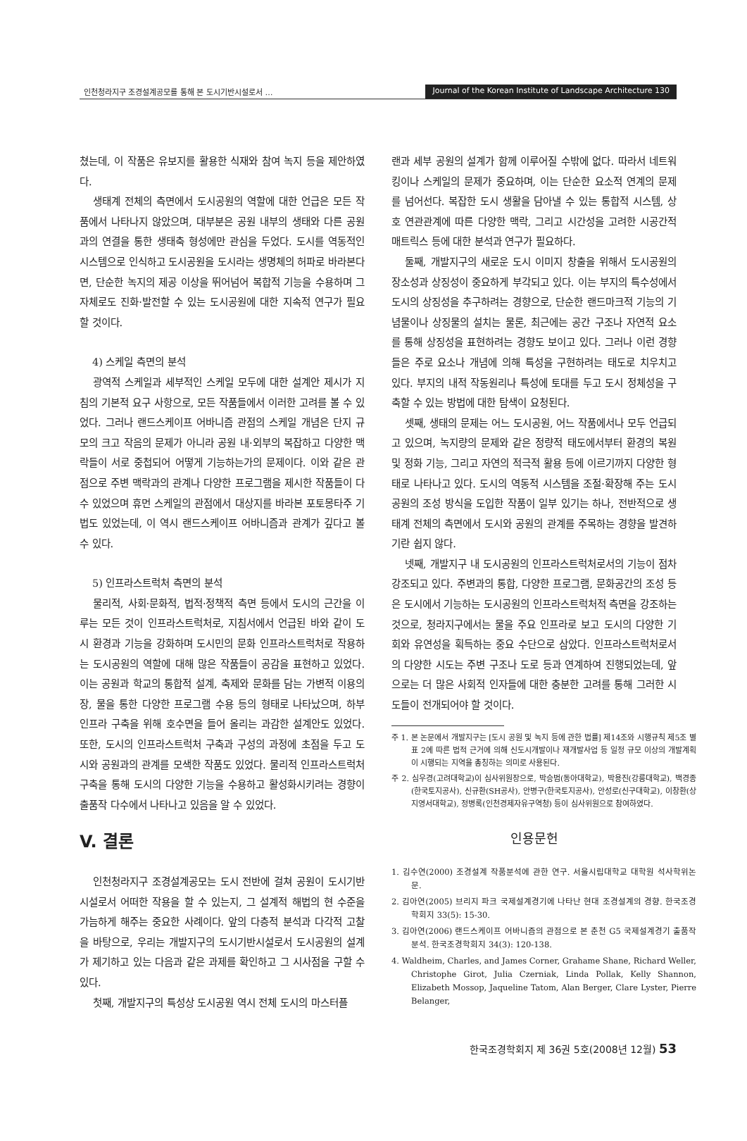인천청라지구 조경설계공모를 통해 본 도시기반시설로서 … Journal of the Korean Institute of Landscape Architecture 130
쳤는데, 이 작품은 유보지를 활용한 식재와 참여 녹지 등을 제안하였다.
생태계 전체의 측면에서 도시공원의 역할에 대한 언급은 모든 작품에서 나타나지 않았으며, 대부분은 공원 내부의 생태와 다른 공원과의 연결을 통한 생태축 형성에만 관심을 두었다. 도시를 역동적인 시스템으로 인식하고 도시공원을 도시라는 생명체의 허파로 바라본다면, 단순한 녹지의 제공 이상을 뛰어넘어 복합적 기능을 수용하며 그 자체로도 진화·발전할 수 있는 도시공원에 대한 지속적 연구가 필요할 것이다.
4) 스케일 측면의 분석
광역적 스케일과 세부적인 스케일 모두에 대한 설계안 제시가 지침의 기본적 요구 사항으로, 모든 작품들에서 이러한 고려를 볼 수 있었다. 그러나 랜드스케이프 어바니즘 관점의 스케일 개념은 단지 규모의 크고 작음의 문제가 아니라 공원 내·외부의 복잡하고 다양한 맥락들이 서로 중첩되어 어떻게 기능하는가의 문제이다. 이와 같은 관점으로 주변 맥락과의 관계나 다양한 프로그램을 제시한 작품들이 다수 있었으며 휴먼 스케일의 관점에서 대상지를 바라본 포토몽타주 기법도 있었는데, 이 역시 랜드스케이프 어바니즘과 관계가 깊다고 볼 수 있다.
5) 인프라스트럭처 측면의 분석
물리적, 사회·문화적, 법적·정책적 측면 등에서 도시의 근간을 이루는 모든 것이 인프라스트럭처로, 지침서에서 언급된 바와 같이 도시 환경과 기능을 강화하며 도시민의 문화 인프라스트럭처로 작용하는 도시공원의 역할에 대해 많은 작품들이 공감을 표현하고 있었다. 이는 공원과 학교의 통합적 설계, 축제와 문화를 담는 가변적 이용의 장, 물을 통한 다양한 프로그램 수용 등의 형태로 나타났으며, 하부 인프라 구축을 위해 호수면을 들어 올리는 과감한 설계안도 있었다. 또한, 도시의 인프라스트럭처 구축과 구성의 과정에 초점을 두고 도시와 공원과의 관계를 모색한 작품도 있었다. 물리적 인프라스트럭처 구축을 통해 도시의 다양한 기능을 수용하고 활성화시키려는 경향이 출품작 다수에서 나타나고 있음을 알 수 있었다.
V. 결론
인천청라지구 조경설계공모는 도시 전반에 걸쳐 공원이 도시기반시설로서 어떠한 작용을 할 수 있는지, 그 설계적 해법의 현 수준을 가늠하게 해주는 중요한 사례이다. 앞의 다층적 분석과 다각적 고찰을 바탕으로, 우리는 개발지구의 도시기반시설로서 도시공원의 설계가 제기하고 있는 다음과 같은 과제를 확인하고 그 시사점을 구할 수 있다.
첫째, 개발지구의 특성상 도시공원 역시 전체 도시의 마스터플
랜과 세부 공원의 설계가 함께 이루어질 수밖에 없다. 따라서 네트워킹이나 스케일의 문제가 중요하며, 이는 단순한 요소적 연계의 문제를 넘어선다. 복잡한 도시 생활을 담아낼 수 있는 통합적 시스템, 상호 연관관계에 따른 다양한 맥락, 그리고 시간성을 고려한 시공간적 매트릭스 등에 대한 분석과 연구가 필요하다.
둘째, 개발지구의 새로운 도시 이미지 창출을 위해서 도시공원의 장소성과 상징성이 중요하게 부각되고 있다. 이는 부지의 특수성에서 도시의 상징성을 추구하려는 경향으로, 단순한 랜드마크적 기능의 기념물이나 상징물의 설치는 물론, 최근에는 공간 구조나 자연적 요소를 통해 상징성을 표현하려는 경향도 보이고 있다. 그러나 이런 경향들은 주로 요소나 개념에 의해 특성을 구현하려는 태도로 치우치고 있다. 부지의 내적 작동원리나 특성에 토대를 두고 도시 정체성을 구축할 수 있는 방법에 대한 탐색이 요청된다.
셋째, 생태의 문제는 어느 도시공원, 어느 작품에서나 모두 언급되고 있으며, 녹지량의 문제와 같은 정량적 태도에서부터 환경의 복원 및 정화 기능, 그리고 자연의 적극적 활용 등에 이르기까지 다양한 형태로 나타나고 있다. 도시의 역동적 시스템을 조절·확장해 주는 도시공원의 조성 방식을 도입한 작품이 일부 있기는 하나, 전반적으로 생태계 전체의 측면에서 도시와 공원의 관계를 주목하는 경향을 발견하기란 쉽지 않다.
넷째, 개발지구 내 도시공원의 인프라스트럭처로서의 기능이 점차 강조되고 있다. 주변과의 통합, 다양한 프로그램, 문화공간의 조성 등은 도시에서 기능하는 도시공원의 인프라스트럭처적 측면을 강조하는 것으로, 청라지구에서는 물을 주요 인프라로 보고 도시의 다양한 기회와 유연성을 획득하는 중요 수단으로 삼았다. 인프라스트럭처로서의 다양한 시도는 주변 구조나 도로 등과 연계하여 진행되었는데, 앞으로는 더 많은 사회적 인자들에 대한 충분한 고려를 통해 그러한 시도들이 전개되어야 할 것이다.
주 1. 본 논문에서 개발지구는 [도시 공원 및 녹지 등에 관한 법률] 제14조와 시행규칙 제5조 별표 2에 따른 법적 근거에 의해 신도시개발이나 재개발사업 등 일정 규모 이상의 개발계획이 시행되는 지역을 총칭하는 의미로 사용된다.
주 2. 심우경(고려대학교)이 심사위원장으로, 박승범(동아대학교), 박용진(강릉대학교), 백경종(한국토지공사), 신규환(SH공사), 안병구(한국토지공사), 안성로(신구대학교), 이창환(상지영서대학교), 정병록(인천경제자유구역청) 등이 심사위원으로 참여하였다.
인용문헌
1. 김수연(2000) 조경설계 작품분석에 관한 연구. 서울시립대학교 대학원 석사학위논문.
2. 김아연(2005) 브리지 파크 국제설계경기에 나타난 현대 조경설계의 경향. 한국조경학회지 33(5): 15-30.
3. 김아연(2006) 랜드스케이프 어바니즘의 관점으로 본 춘천 G5 국제설계경기 출품작 분석. 한국조경학회지 34(3): 120-138.
4. Waldheim, Charles, and James Corner, Grahame Shane, Richard Weller, Christophe Girot, Julia Czerniak, Linda Pollak, Kelly Shannon, Elizabeth Mossop, Jaqueline Tatom, Alan Berger, Clare Lyster, Pierre Belanger,
한국조경학회지 제 36권 5호(2008년 12월) 53